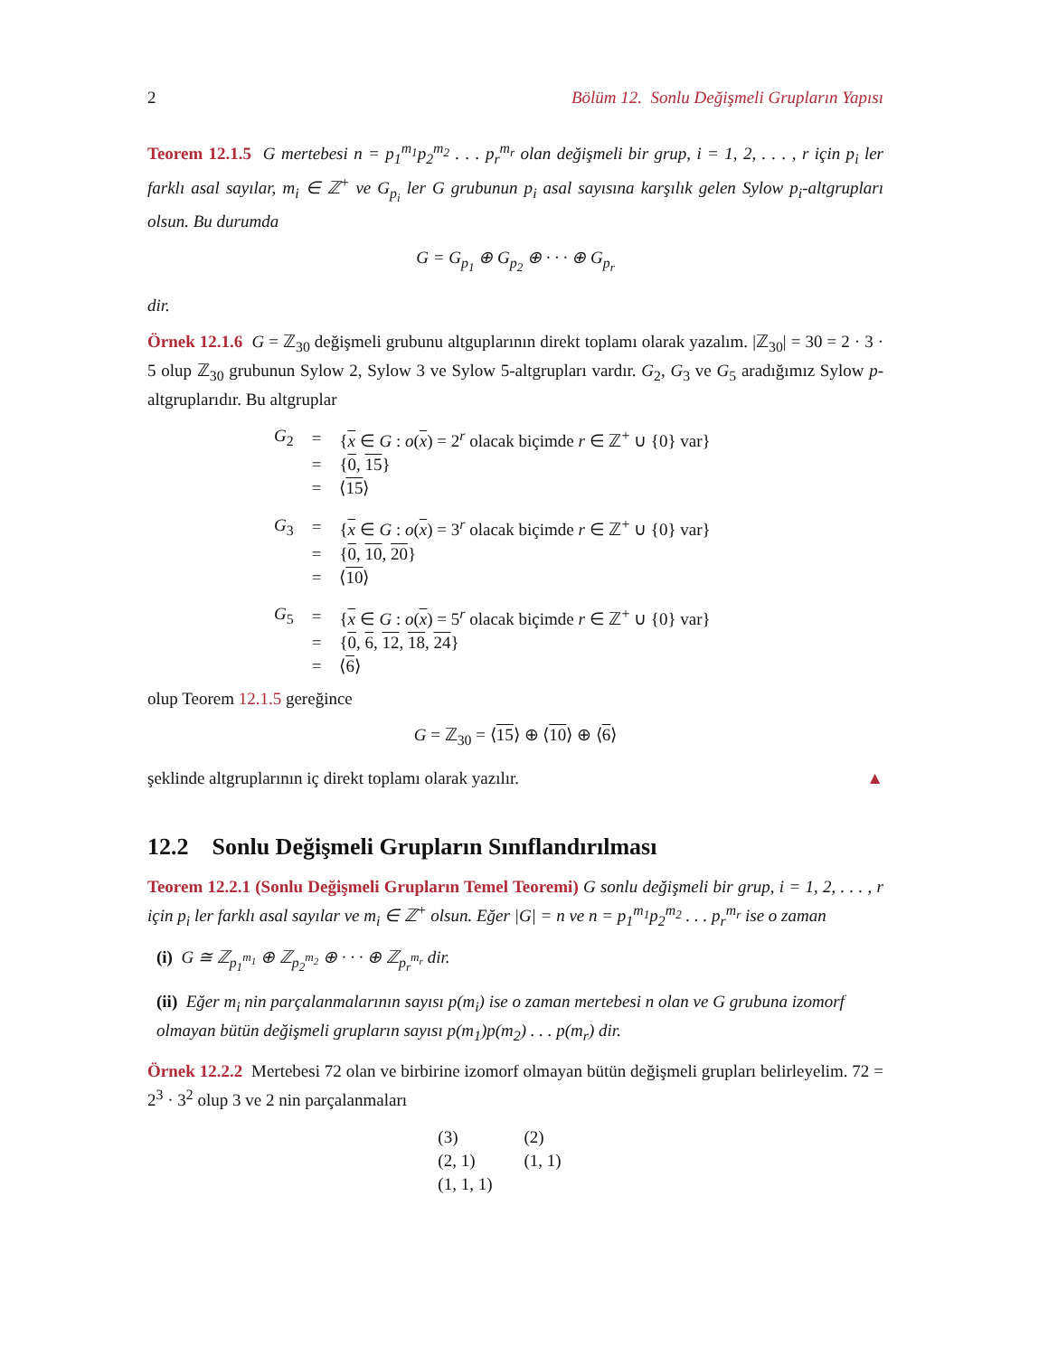2 Bölüm 12. Sonlu Değişmeli Grupların Yapısı
Teorem 12.1.5 G mertebesi n = p<sub>1</sub><sup>m<sub>1</sub></sup>p<sub>2</sub><sup>m<sub>2</sub></sup> . . . p<sub>r</sub><sup>m<sub>r</sub></sup> olan değişmeli bir grup, i = 1, 2, . . . , r için p<sub>i</sub> ler farklı asal sayılar, m<sub>i</sub> ∈ ℤ<sup>+</sup> ve G<sub>p<sub>i</sub></sub> ler G grubunun p<sub>i</sub> asal sayısına karşılık gelen Sylow p<sub>i</sub>-altgrupları olsun. Bu durumda
G = G<sub>p<sub>1</sub></sub> ⊕ G<sub>p<sub>2</sub></sub> ⊕ · · · ⊕ G<sub>p<sub>r</sub></sub>
dir.
Örnek 12.1.6 G = ℤ<sub>30</sub> değişmeli grubunu altguplarının direkt toplamı olarak yazalım. |ℤ<sub>30</sub>| = 30 = 2 · 3 · 5 olup ℤ<sub>30</sub> grubunun Sylow 2, Sylow 3 ve Sylow 5-altgrupları vardır. G<sub>2</sub>, G<sub>3</sub> ve G<sub>5</sub> aradığımız Sylow p-altgruplarıdır. Bu altgruplar
| G<sub>2</sub> | = | { x ∈ G : o ( x ) = 2<sup>r</sup> olacak biçimde r ∈ ℤ<sup>+</sup> ∪ {0} var} |
| | = | { 0 , 15 } |
| | = | ⟨ 15 ⟩ |
| G<sub>3</sub> | = | { x ∈ G : o ( x ) = 3<sup>r</sup> olacak biçimde r ∈ ℤ<sup>+</sup> ∪ {0} var} |
| | = | { 0 , 10 , 20 } |
| | = | ⟨ 10 ⟩ |
| G<sub>5</sub> | = | { x ∈ G : o ( x ) = 5<sup>r</sup> olacak biçimde r ∈ ℤ<sup>+</sup> ∪ {0} var} |
| | = | { 0 , 6 , 12 , 18 , 24 } |
| | = | ⟨ 6 ⟩ |
olup Teorem 12.1.5 gereğince
G = ℤ<sub>30</sub> = ⟨15⟩ ⊕ ⟨10⟩ ⊕ ⟨6⟩
şeklinde altgruplarının iç direkt toplamı olarak yazılır. ▲
12.2 Sonlu Değişmeli Grupların Sınıflandırılması
Teorem 12.2.1 (Sonlu Değişmeli Grupların Temel Teoremi) G sonlu değişmeli bir grup, i = 1, 2, . . . , r için p<sub>i</sub> ler farklı asal sayılar ve m<sub>i</sub> ∈ ℤ<sup>+</sup> olsun. Eğer |G| = n ve n = p<sub>1</sub><sup>m<sub>1</sub></sup>p<sub>2</sub><sup>m<sub>2</sub></sup> . . . p<sub>r</sub><sup>m<sub>r</sub></sup> ise o zaman
(i) G ≅ ℤ<sub>p<sub>1</sub><sup>m<sub>1</sub></sup></sub> ⊕ ℤ<sub>p<sub>2</sub><sup>m<sub>2</sub></sup></sub> ⊕ · · · ⊕ ℤ<sub>p<sub>r</sub><sup>m<sub>r</sub></sup></sub> dir.
(ii) Eğer m<sub>i</sub> nin parçalanmalarının sayısı p(m<sub>i</sub>) ise o zaman mertebesi n olan ve G grubuna izomorf olmayan bütün değişmeli grupların sayısı p(m<sub>1</sub>)p(m<sub>2</sub>) . . . p(m<sub>r</sub>) dir.
Örnek 12.2.2 Mertebesi 72 olan ve birbirine izomorf olmayan bütün değişmeli grupları belirleyelim. 72 = 2<sup>3</sup> · 3<sup>2</sup> olup 3 ve 2 nin parçalanmaları
| (3) | (2) |
| (2, 1) | (1, 1) |
| (1, 1, 1) | |